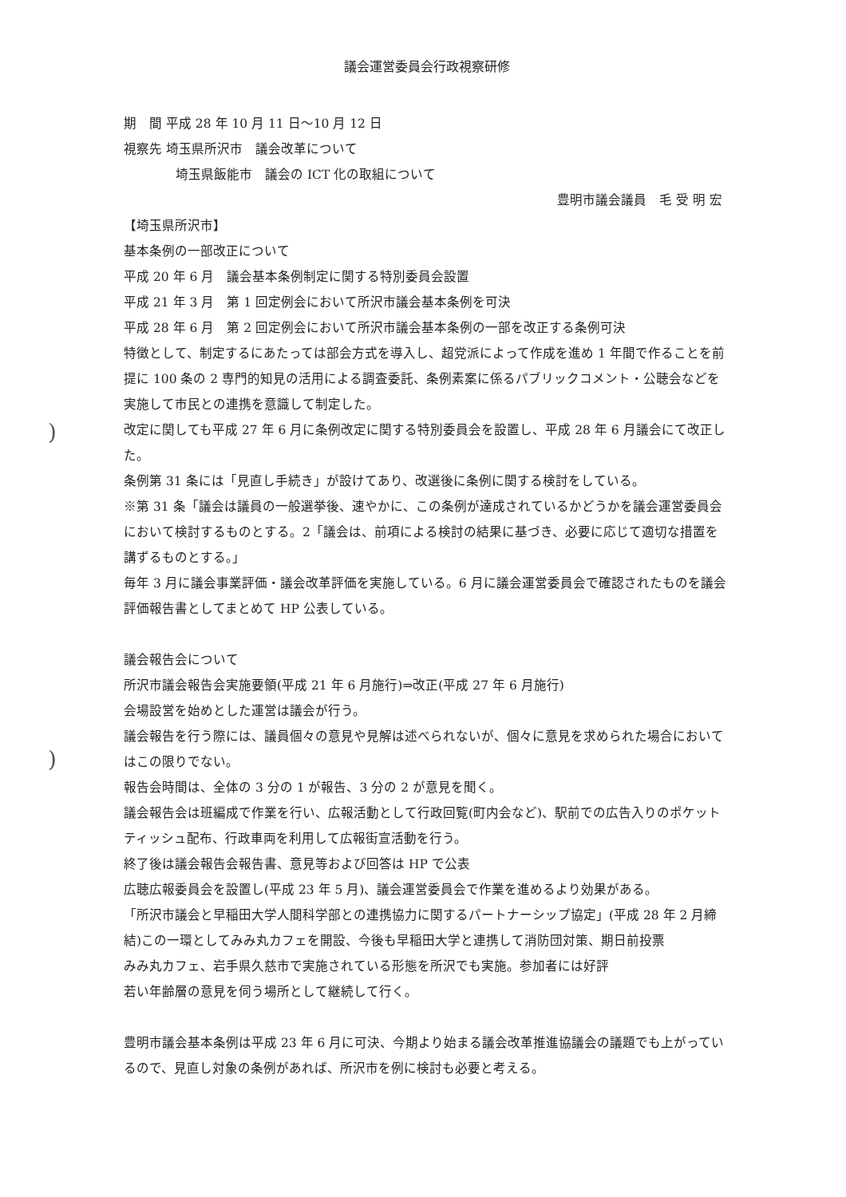)
)
議会運営委員会行政視察研修
期　間 平成 28 年 10 月 11 日～10 月 12 日
視察先 埼玉県所沢市　議会改革について
埼玉県飯能市　議会の ICT 化の取組について
豊明市議会議員　毛 受 明 宏
【埼玉県所沢市】
基本条例の一部改正について
平成 20 年 6 月　議会基本条例制定に関する特別委員会設置
平成 21 年 3 月　第 1 回定例会において所沢市議会基本条例を可決
平成 28 年 6 月　第 2 回定例会において所沢市議会基本条例の一部を改正する条例可決
特徴として、制定するにあたっては部会方式を導入し、超党派によって作成を進め 1 年間で作ることを前提に 100 条の 2 専門的知見の活用による調査委託、条例素案に係るパブリックコメント・公聴会などを実施して市民との連携を意識して制定した。
改定に関しても平成 27 年 6 月に条例改定に関する特別委員会を設置し、平成 28 年 6 月議会にて改正した。
条例第 31 条には「見直し手続き」が設けてあり、改選後に条例に関する検討をしている。
※第 31 条「議会は議員の一般選挙後、速やかに、この条例が達成されているかどうかを議会運営委員会において検討するものとする。2「議会は、前項による検討の結果に基づき、必要に応じて適切な措置を講ずるものとする。」
毎年 3 月に議会事業評価・議会改革評価を実施している。6 月に議会運営委員会で確認されたものを議会評価報告書としてまとめて HP 公表している。
議会報告会について
所沢市議会報告会実施要領(平成 21 年 6 月施行)⇒改正(平成 27 年 6 月施行)
会場設営を始めとした運営は議会が行う。
議会報告を行う際には、議員個々の意見や見解は述べられないが、個々に意見を求められた場合においてはこの限りでない。
報告会時間は、全体の 3 分の 1 が報告、3 分の 2 が意見を聞く。
議会報告会は班編成で作業を行い、広報活動として行政回覧(町内会など)、駅前での広告入りのポケットティッシュ配布、行政車両を利用して広報街宣活動を行う。
終了後は議会報告会報告書、意見等および回答は HP で公表
広聴広報委員会を設置し(平成 23 年 5 月)、議会運営委員会で作業を進めるより効果がある。
「所沢市議会と早稲田大学人間科学部との連携協力に関するパートナーシップ協定」(平成 28 年 2 月締結)この一環としてみみ丸カフェを開設、今後も早稲田大学と連携して消防団対策、期日前投票
みみ丸カフェ、岩手県久慈市で実施されている形態を所沢でも実施。参加者には好評
若い年齢層の意見を伺う場所として継続して行く。
豊明市議会基本条例は平成 23 年 6 月に可決、今期より始まる議会改革推進協議会の議題でも上がっているので、見直し対象の条例があれば、所沢市を例に検討も必要と考える。